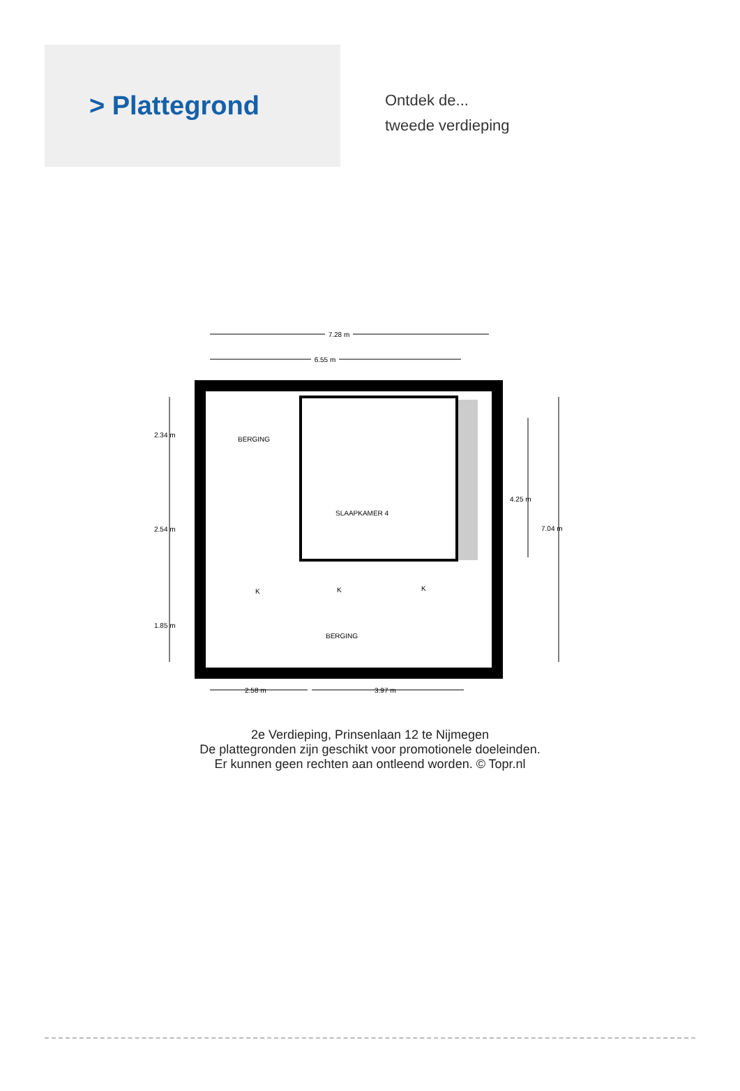> Plattegrond
Ontdek de...
tweede verdieping
7.28 m
6.55 m
2.34 m
2.54 m
1.85 m
4.25 m
7.04 m
BERGING
SLAAPKAMER 4
BERGING
K
K
K
2.58 m
3.97 m
2e Verdieping, Prinsenlaan 12 te Nijmegen
De plattegronden zijn geschikt voor promotionele doeleinden.
Er kunnen geen rechten aan ontleend worden. © Topr.nl